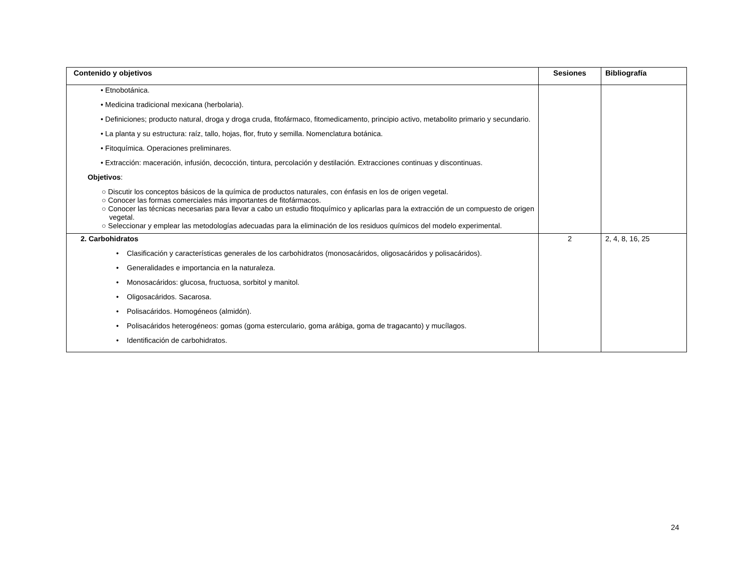| Contenido y objetivos | Sesiones | Bibliografía |
| --- | --- | --- |
| • Etnobotánica. • Medicina tradicional mexicana (herbolaria). • Definiciones; producto natural, droga y droga cruda, fitofármaco, fitomedicamento, principio activo, metabolito primario y secundario. • La planta y su estructura: raíz, tallo, hojas, flor, fruto y semilla. Nomenclatura botánica. • Fitoquímica. Operaciones preliminares. • Extracción: maceración, infusión, decocción, tintura, percolación y destilación. Extracciones continuas y discontinuas. Objetivos : ○ Discutir los conceptos básicos de la química de productos naturales, con énfasis en los de origen vegetal. ○ Conocer las formas comerciales más importantes de fitofármacos. ○ Conocer las técnicas necesarias para llevar a cabo un estudio fitoquímico y aplicarlas para la extracción de un compuesto de origen vegetal. ○ Seleccionar y emplear las metodologías adecuadas para la eliminación de los residuos químicos del modelo experimental. | | |
| 2. Carbohidratos • Clasificación y características generales de los carbohidratos (monosacáridos, oligosacáridos y polisacáridos). • Generalidades e importancia en la naturaleza. • Monosacáridos: glucosa, fructuosa, sorbitol y manitol. • Oligosacáridos. Sacarosa. • Polisacáridos. Homogéneos (almidón). • Polisacáridos heterogéneos: gomas (goma esterculario, goma arábiga, goma de tragacanto) y mucílagos. • Identificación de carbohidratos. | 2 | 2, 4, 8, 16, 25 |
24